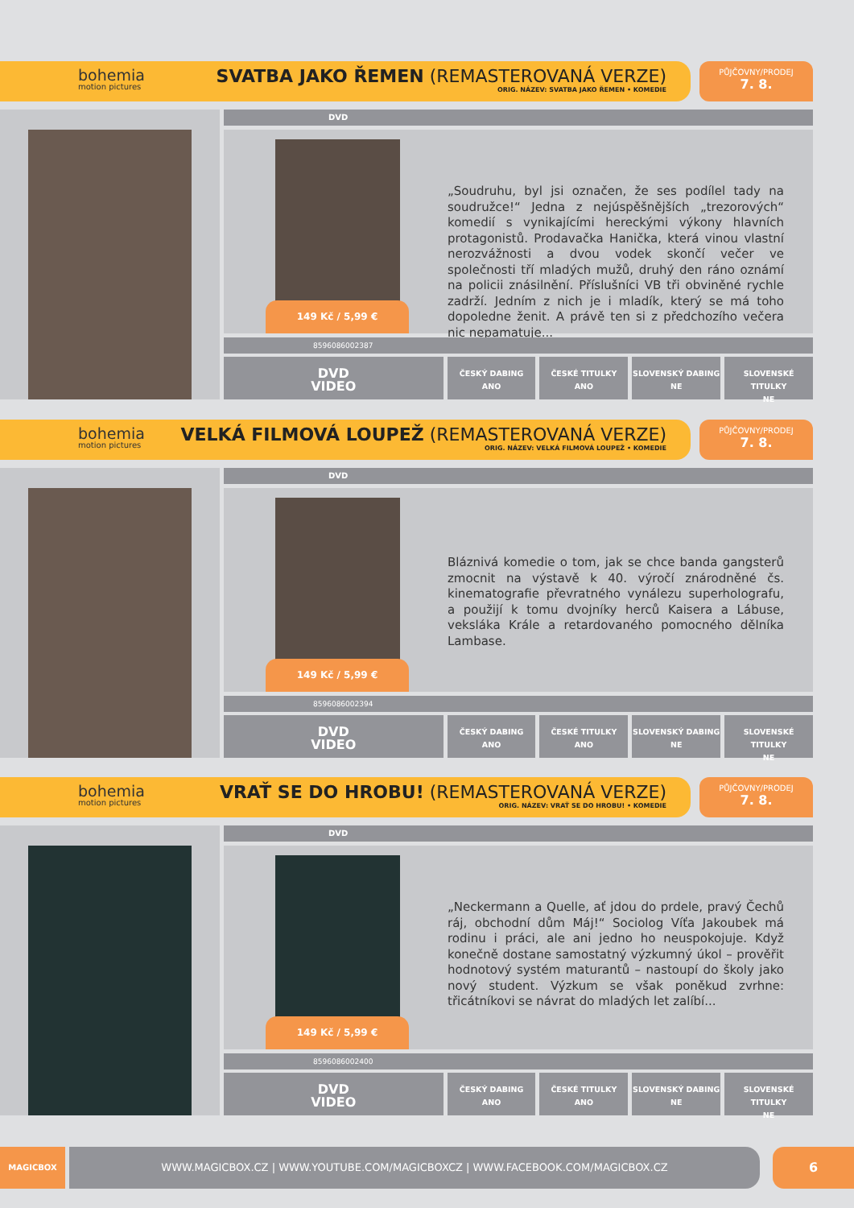bohemia
motion pictures
SVATBA JAKO ŘEMEN (REMASTEROVANÁ VERZE)
ORIG. NÁZEV: SVATBA JAKO ŘEMEN • KOMEDIE
PŮJČOVNY/PRODEJ
7. 8.
DVD
149 Kč / 5,99 €
„Soudruhu, byl jsi označen, že ses podílel tady na soudružce!“ Jedna z nejúspěšnějších „trezorových“ komedií s vynikajícími hereckými výkony hlavních protagonistů. Prodavačka Hanička, která vinou vlastní nerozvážnosti a dvou vodek skončí večer ve společnosti tří mladých mužů, druhý den ráno oznámí na policii znásilnění. Příslušníci VB tři obviněné rychle zadrží. Jedním z nich je i mladík, který se má toho dopoledne ženit. A právě ten si z předchozího večera nic nepamatuje...
8596086002387
DVD
VIDEO
ČESKÝ DABING
ANO
ČESKÉ TITULKY
ANO
SLOVENSKÝ DABING
NE
SLOVENSKÉ TITULKY
NE
bohemia
motion pictures
VELKÁ FILMOVÁ LOUPEŽ (REMASTEROVANÁ VERZE)
ORIG. NÁZEV: VELKÁ FILMOVÁ LOUPEŽ • KOMEDIE
PŮJČOVNY/PRODEJ
7. 8.
DVD
149 Kč / 5,99 €
Bláznivá komedie o tom, jak se chce banda gangsterů zmocnit na výstavě k 40. výročí znárodněné čs. kinematografie převratného vynálezu superholografu, a použijí k tomu dvojníky herců Kaisera a Lábuse, veksláka Krále a retardovaného pomocného dělníka Lambase.
8596086002394
DVD
VIDEO
ČESKÝ DABING
ANO
ČESKÉ TITULKY
ANO
SLOVENSKÝ DABING
NE
SLOVENSKÉ TITULKY
NE
bohemia
motion pictures
VRAŤ SE DO HROBU! (REMASTEROVANÁ VERZE)
ORIG. NÁZEV: VRAŤ SE DO HROBU! • KOMEDIE
PŮJČOVNY/PRODEJ
7. 8.
DVD
149 Kč / 5,99 €
„Neckermann a Quelle, ať jdou do prdele, pravý Čechů ráj, obchodní dům Máj!“ Sociolog Víťa Jakoubek má rodinu i práci, ale ani jedno ho neuspokojuje. Když konečně dostane samostatný výzkumný úkol – prověřit hodnotový systém maturantů – nastoupí do školy jako nový student. Výzkum se však poněkud zvrhne: třicátníkovi se návrat do mladých let zalíbí...
8596086002400
DVD
VIDEO
ČESKÝ DABING
ANO
ČESKÉ TITULKY
ANO
SLOVENSKÝ DABING
NE
SLOVENSKÉ TITULKY
NE
MAGICBOX WWW.MAGICBOX.CZ | WWW.YOUTUBE.COM/MAGICBOXCZ | WWW.FACEBOOK.COM/MAGICBOX.CZ 6